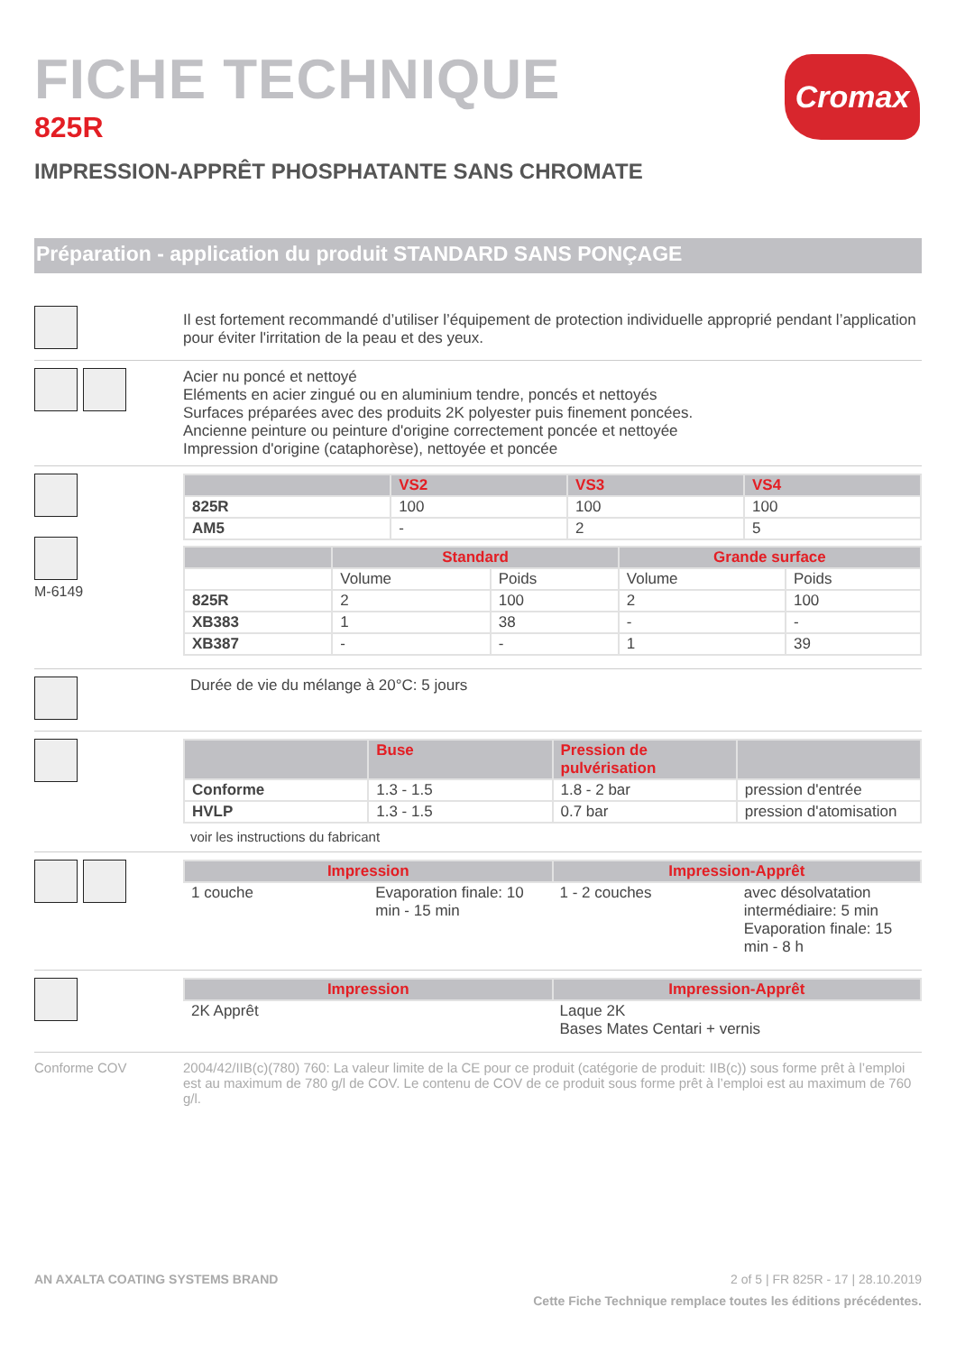Cromax
FICHE TECHNIQUE
825R
IMPRESSION-APPRÊT PHOSPHATANTE SANS CHROMATE
Préparation - application du produit STANDARD SANS PONÇAGE
Il est fortement recommandé d’utiliser l’équipement de protection individuelle approprié pendant l’application pour éviter l'irritation de la peau et des yeux.
Acier nu poncé et nettoyé
Eléments en acier zingué ou en aluminium tendre, poncés et nettoyés
Surfaces préparées avec des produits 2K polyester puis finement poncées.
Ancienne peinture ou peinture d'origine correctement poncée et nettoyée
Impression d'origine (cataphorèse), nettoyée et poncée
M-6149
| | VS2 | VS3 | VS4 |
| --- | --- | --- | --- |
| 825R | 100 | 100 | 100 |
| AM5 | - | 2 | 5 |
| | Standard | | Grande surface | |
| --- | --- | --- | --- | --- |
| | Volume | Poids | Volume | Poids |
| 825R | 2 | 100 | 2 | 100 |
| XB383 | 1 | 38 | - | - |
| XB387 | - | - | 1 | 39 |
Durée de vie du mélange à 20°C: 5 jours
| | Buse | Pression de pulvérisation | |
| --- | --- | --- | --- |
| Conforme | 1.3 - 1.5 | 1.8 - 2 bar | pression d'entrée |
| HVLP | 1.3 - 1.5 | 0.7 bar | pression d'atomisation |
voir les instructions du fabricant
| Impression | | Impression-Apprêt | |
| --- | --- | --- | --- |
| 1 couche | Evaporation finale: 10 min - 15 min | 1 - 2 couches | avec désolvatation intermédiaire: 5 min Evaporation finale: 15 min - 8 h |
| Impression | Impression-Apprêt |
| --- | --- |
| 2K Apprêt | Laque 2K Bases Mates Centari + vernis |
Conforme COV 2004/42/IIB(c)(780) 760: La valeur limite de la CE pour ce produit (catégorie de produit: IIB(c)) sous forme prêt à l’emploi est au maximum de 780 g/l de COV. Le contenu de COV de ce produit sous forme prêt à l’emploi est au maximum de 760 g/l.
AN AXALTA COATING SYSTEMS BRAND 2 of 5 | FR 825R - 17 | 28.10.2019
Cette Fiche Technique remplace toutes les éditions précédentes.